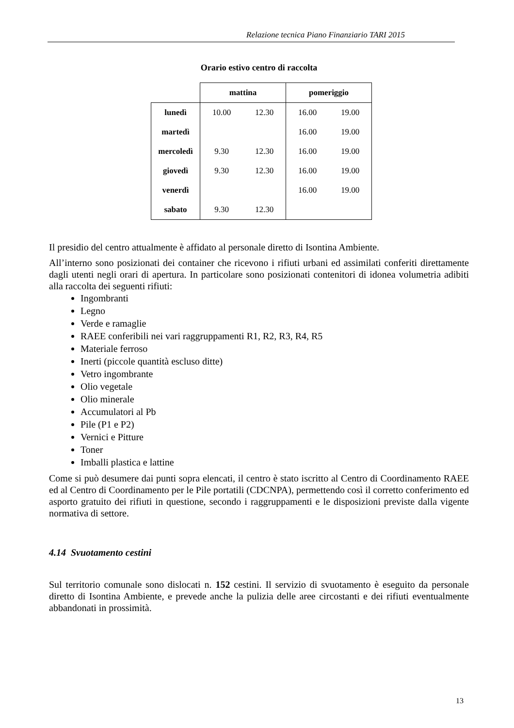Relazione tecnica Piano Finanziario TARI 2015
Orario estivo centro di raccolta
| | mattina | | pomeriggio | |
| --- | --- | --- | --- | --- |
| lunedì | 10.00 | 12.30 | 16.00 | 19.00 |
| martedì | | | 16.00 | 19.00 |
| mercoledì | 9.30 | 12.30 | 16.00 | 19.00 |
| giovedì | 9.30 | 12.30 | 16.00 | 19.00 |
| venerdì | | | 16.00 | 19.00 |
| sabato | 9.30 | 12.30 | | |
Il presidio del centro attualmente è affidato al personale diretto di Isontina Ambiente.
All’interno sono posizionati dei container che ricevono i rifiuti urbani ed assimilati conferiti direttamente dagli utenti negli orari di apertura. In particolare sono posizionati contenitori di idonea volumetria adibiti alla raccolta dei seguenti rifiuti:
Ingombranti
Legno
Verde e ramaglie
RAEE conferibili nei vari raggruppamenti R1, R2, R3, R4, R5
Materiale ferroso
Inerti (piccole quantità escluso ditte)
Vetro ingombrante
Olio vegetale
Olio minerale
Accumulatori al Pb
Pile (P1 e P2)
Vernici e Pitture
Toner
Imballi plastica e lattine
Come si può desumere dai punti sopra elencati, il centro è stato iscritto al Centro di Coordinamento RAEE ed al Centro di Coordinamento per le Pile portatili (CDCNPA), permettendo così il corretto conferimento ed asporto gratuito dei rifiuti in questione, secondo i raggruppamenti e le disposizioni previste dalla vigente normativa di settore.
4.14 Svuotamento cestini
Sul territorio comunale sono dislocati n. 152 cestini. Il servizio di svuotamento è eseguito da personale diretto di Isontina Ambiente, e prevede anche la pulizia delle aree circostanti e dei rifiuti eventualmente abbandonati in prossimità.
13